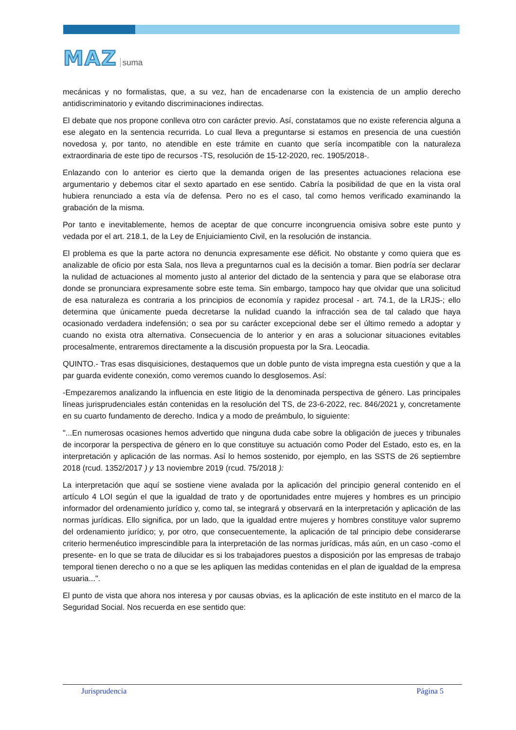MAZ suma
mecánicas y no formalistas, que, a su vez, han de encadenarse con la existencia de un amplio derecho antidiscriminatorio y evitando discriminaciones indirectas.
El debate que nos propone conlleva otro con carácter previo. Así, constatamos que no existe referencia alguna a ese alegato en la sentencia recurrida. Lo cual lleva a preguntarse si estamos en presencia de una cuestión novedosa y, por tanto, no atendible en este trámite en cuanto que sería incompatible con la naturaleza extraordinaria de este tipo de recursos -TS, resolución de 15-12-2020, rec. 1905/2018-.
Enlazando con lo anterior es cierto que la demanda origen de las presentes actuaciones relaciona ese argumentario y debemos citar el sexto apartado en ese sentido. Cabría la posibilidad de que en la vista oral hubiera renunciado a esta vía de defensa. Pero no es el caso, tal como hemos verificado examinando la grabación de la misma.
Por tanto e inevitablemente, hemos de aceptar de que concurre incongruencia omisiva sobre este punto y vedada por el art. 218.1, de la Ley de Enjuiciamiento Civil, en la resolución de instancia.
El problema es que la parte actora no denuncia expresamente ese déficit. No obstante y como quiera que es analizable de oficio por esta Sala, nos lleva a preguntarnos cual es la decisión a tomar. Bien podría ser declarar la nulidad de actuaciones al momento justo al anterior del dictado de la sentencia y para que se elaborase otra donde se pronunciara expresamente sobre este tema. Sin embargo, tampoco hay que olvidar que una solicitud de esa naturaleza es contraria a los principios de economía y rapidez procesal - art. 74.1, de la LRJS-; ello determina que únicamente pueda decretarse la nulidad cuando la infracción sea de tal calado que haya ocasionado verdadera indefensión; o sea por su carácter excepcional debe ser el último remedo a adoptar y cuando no exista otra alternativa. Consecuencia de lo anterior y en aras a solucionar situaciones evitables procesalmente, entraremos directamente a la discusión propuesta por la Sra. Leocadia.
QUINTO.- Tras esas disquisiciones, destaquemos que un doble punto de vista impregna esta cuestión y que a la par guarda evidente conexión, como veremos cuando lo desglosemos. Así:
-Empezaremos analizando la influencia en este litigio de la denominada perspectiva de género. Las principales líneas jurisprudenciales están contenidas en la resolución del TS, de 23-6-2022, rec. 846/2021 y, concretamente en su cuarto fundamento de derecho. Indica y a modo de preámbulo, lo siguiente:
"...En numerosas ocasiones hemos advertido que ninguna duda cabe sobre la obligación de jueces y tribunales de incorporar la perspectiva de género en lo que constituye su actuación como Poder del Estado, esto es, en la interpretación y aplicación de las normas. Así lo hemos sostenido, por ejemplo, en las SSTS de 26 septiembre 2018 (rcud. 1352/2017 ) y 13 noviembre 2019 (rcud. 75/2018 ):
La interpretación que aquí se sostiene viene avalada por la aplicación del principio general contenido en el artículo 4 LOI según el que la igualdad de trato y de oportunidades entre mujeres y hombres es un principio informador del ordenamiento jurídico y, como tal, se integrará y observará en la interpretación y aplicación de las normas jurídicas. Ello significa, por un lado, que la igualdad entre mujeres y hombres constituye valor supremo del ordenamiento jurídico; y, por otro, que consecuentemente, la aplicación de tal principio debe considerarse criterio hermenéutico imprescindible para la interpretación de las normas jurídicas, más aún, en un caso -como el presente- en lo que se trata de dilucidar es si los trabajadores puestos a disposición por las empresas de trabajo temporal tienen derecho o no a que se les apliquen las medidas contenidas en el plan de igualdad de la empresa usuaria...".
El punto de vista que ahora nos interesa y por causas obvias, es la aplicación de este instituto en el marco de la Seguridad Social. Nos recuerda en ese sentido que:
Jurisprudencia Página 5